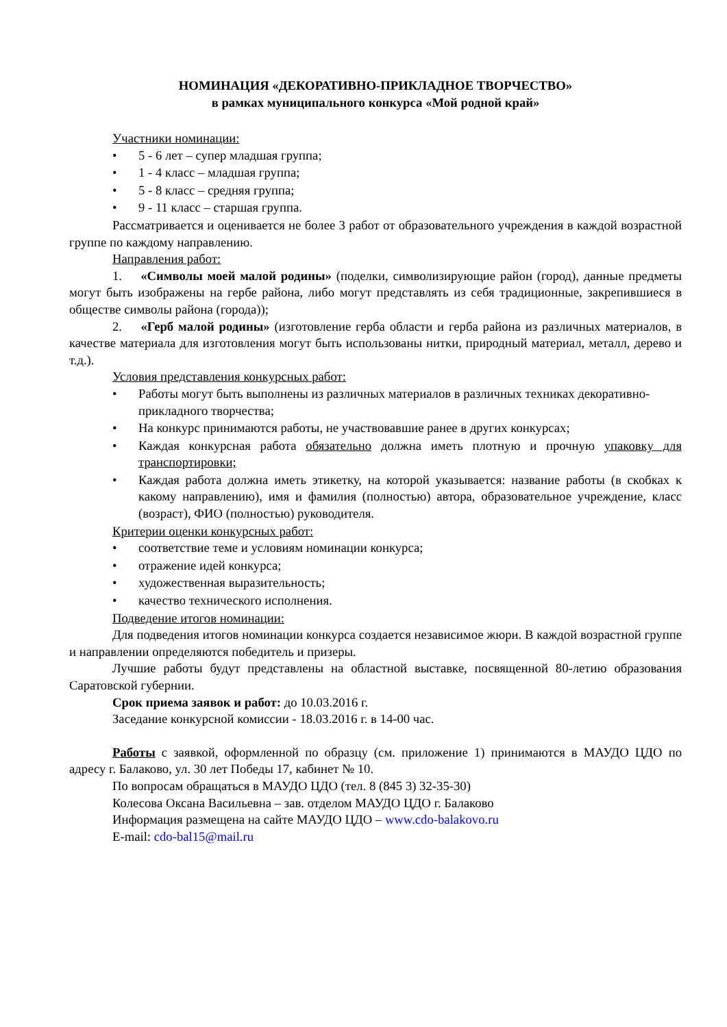НОМИНАЦИЯ «ДЕКОРАТИВНО-ПРИКЛАДНОЕ ТВОРЧЕСТВО»
в рамках муниципального конкурса «Мой родной край»
Участники номинации:
• 5 - 6 лет – супер младшая группа;
• 1 - 4 класс – младшая группа;
• 5 - 8 класс – средняя группа;
• 9 - 11 класс – старшая группа.
Рассматривается и оценивается не более 3 работ от образовательного учреждения в каждой возрастной группе по каждому направлению.
Направления работ:
1. «Символы моей малой родины» (поделки, символизирующие район (город), данные предметы могут быть изображены на гербе района, либо могут представлять из себя традиционные, закрепившиеся в обществе символы района (города));
2. «Герб малой родины» (изготовление герба области и герба района из различных материалов, в качестве материала для изготовления могут быть использованы нитки, природный материал, металл, дерево и т.д.).
Условия представления конкурсных работ:
• Работы могут быть выполнены из различных материалов в различных техниках декоративно-прикладного творчества;
• На конкурс принимаются работы, не участвовавшие ранее в других конкурсах;
• Каждая конкурсная работа обязательно должна иметь плотную и прочную упаковку для транспортировки;
• Каждая работа должна иметь этикетку, на которой указывается: название работы (в скобках к какому направлению), имя и фамилия (полностью) автора, образовательное учреждение, класс (возраст), ФИО (полностью) руководителя.
Критерии оценки конкурсных работ:
• соответствие теме и условиям номинации конкурса;
• отражение идей конкурса;
• художественная выразительность;
• качество технического исполнения.
Подведение итогов номинации:
Для подведения итогов номинации конкурса создается независимое жюри. В каждой возрастной группе и направлении определяются победитель и призеры.
Лучшие работы будут представлены на областной выставке, посвященной 80-летию образования Саратовской губернии.
Срок приема заявок и работ: до 10.03.2016 г.
Заседание конкурсной комиссии - 18.03.2016 г. в 14-00 час.
Работы с заявкой, оформленной по образцу (см. приложение 1) принимаются в МАУДО ЦДО по адресу г. Балаково, ул. 30 лет Победы 17, кабинет № 10.
По вопросам обращаться в МАУДО ЦДО (тел. 8 (845 3) 32-35-30)
Колесова Оксана Васильевна – зав. отделом МАУДО ЦДО г. Балаково
Информация размещена на сайте МАУДО ЦДО – www.cdo-balakovo.ru
E-mail: cdo-bal15@mail.ru